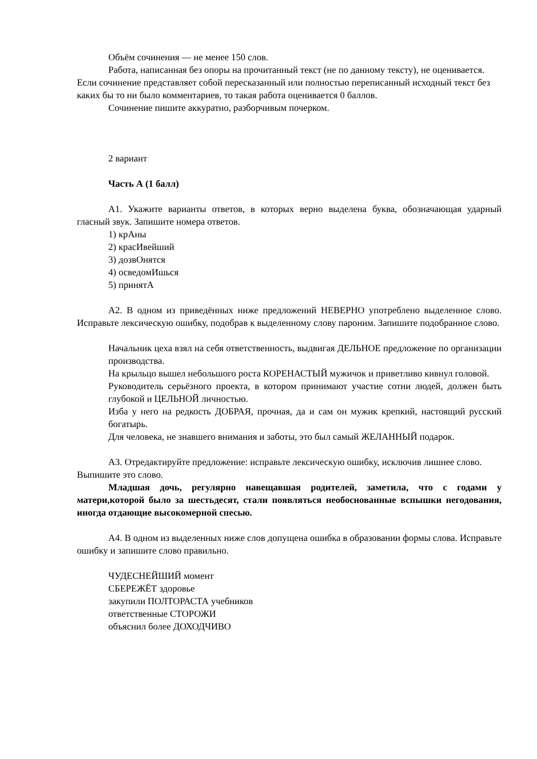Объём сочинения — не менее 150 слов.
Работа, написанная без опоры на прочитанный текст (не по данному тексту), не оценивается. Если сочинение представляет собой пересказанный или полностью переписанный исходный текст без каких бы то ни было комментариев, то такая работа оценивается 0 баллов.
Сочинение пишите аккуратно, разборчивым почерком.
2 вариант
Часть А (1 балл)
А1. Укажите варианты ответов, в которых верно выделена буква, обозначающая ударный гласный звук. Запишите номера ответов.
1) крАны
2) красИвейший
3) дозвОнятся
4) осведомИшься
5) принятА
А2. В одном из приведённых ниже предложений НЕВЕРНО употреблено выделенное слово. Исправьте лексическую ошибку, подобрав к выделенному слову пароним. Запишите подобранное слово.
Начальник цеха взял на себя ответственность, выдвигая ДЕЛЬНОЕ предложение по организации производства.
На крыльцо вышел небольшого роста КОРЕНАСТЫЙ мужичок и приветливо кивнул головой.
Руководитель серьёзного проекта, в котором принимают участие сотни людей, должен быть глубокой и ЦЕЛЬНОЙ личностью.
Изба у него на редкость ДОБРАЯ, прочная, да и сам он мужик крепкий, настоящий русский богатырь.
Для человека, не знавшего внимания и заботы, это был самый ЖЕЛАННЫЙ подарок.
А3. Отредактируйте предложение: исправьте лексическую ошибку, исключив лишнее слово. Выпишите это слово.
Младшая дочь, регулярно навещавшая родителей, заметила, что с годами у матери,которой было за шестьдесят, стали появляться необоснованные вспышки негодования, иногда отдающие высокомерной спесью.
А4. В одном из выделенных ниже слов допущена ошибка в образовании формы слова. Исправьте ошибку и запишите слово правильно.
ЧУДЕСНЕЙШИЙ момент
СБЕРЕЖЁТ здоровье
закупили ПОЛТОРАСТА учебников
ответственные СТОРОЖИ
объяснил более ДОХОДЧИВО